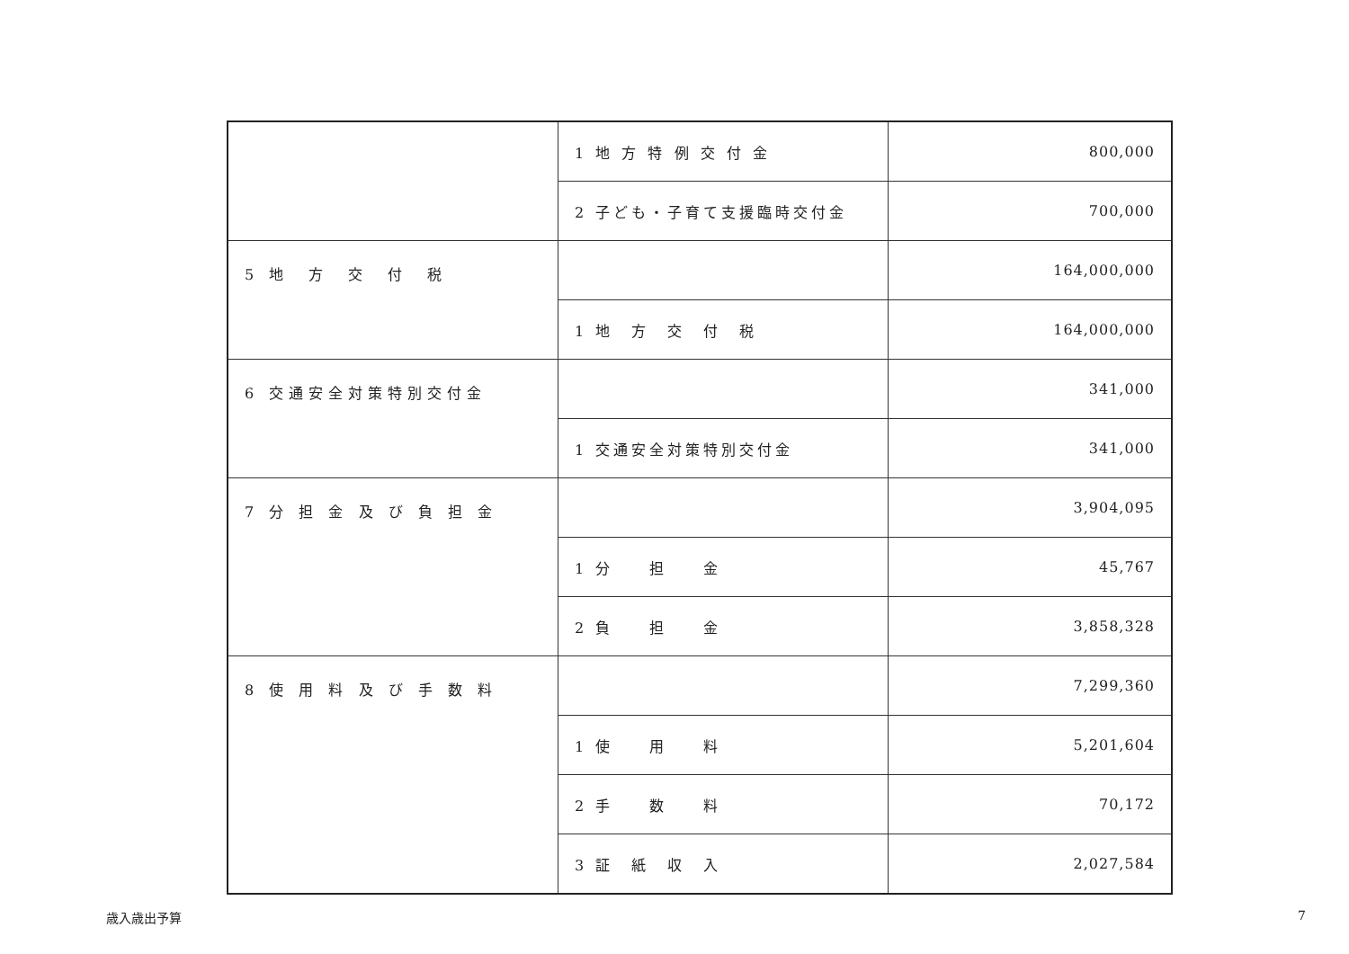| | 1 地 方 特 例 交 付 金 | 800,000 |
| | 2 子ども・子育て支援臨時交付金 | 700,000 |
| 5 地 方 交 付 税 | | 164,000,000 |
| | 1 地 方 交 付 税 | 164,000,000 |
| 6 交通安全対策特別交付金 | | 341,000 |
| | 1 交通安全対策特別交付金 | 341,000 |
| 7 分 担 金 及 び 負 担 金 | | 3,904,095 |
| | 1 分 担 金 | 45,767 |
| | 2 負 担 金 | 3,858,328 |
| 8 使 用 料 及 び 手 数 料 | | 7,299,360 |
| | 1 使 用 料 | 5,201,604 |
| | 2 手 数 料 | 70,172 |
| | 3 証 紙 収 入 | 2,027,584 |
歳入歳出予算 7